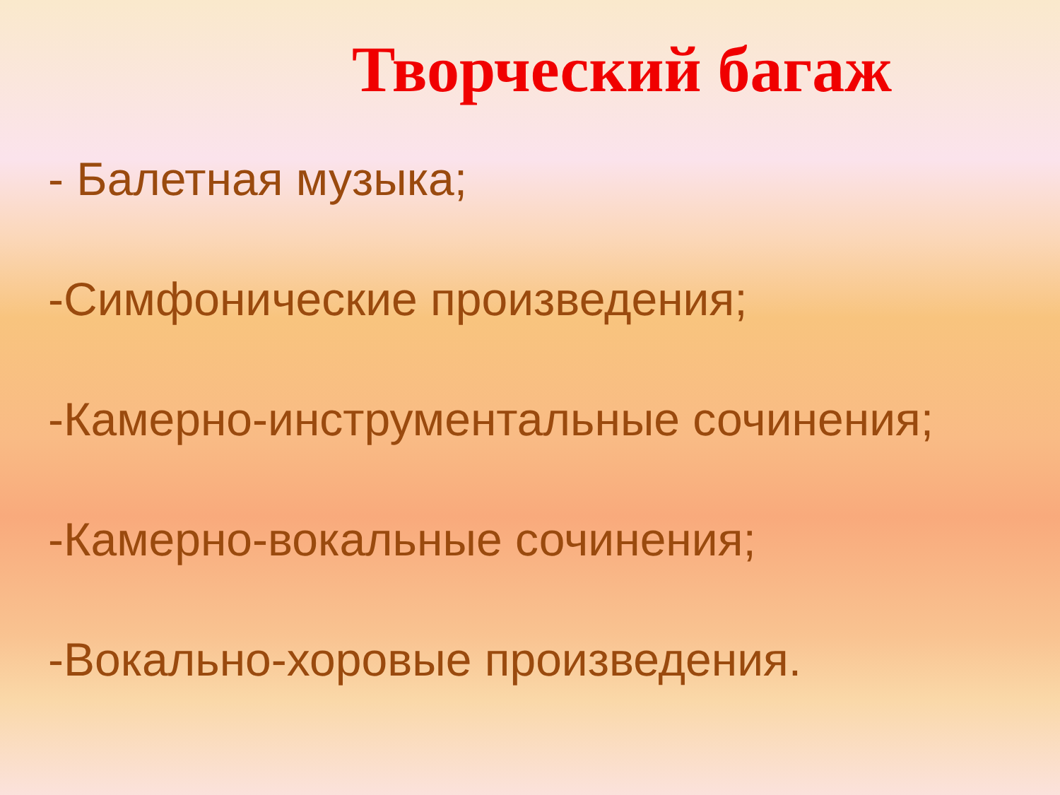Творческий багаж
- Балетная музыка;
-Симфонические произведения;
-Камерно-инструментальные сочинения;
-Камерно-вокальные сочинения;
-Вокально-хоровые произведения.